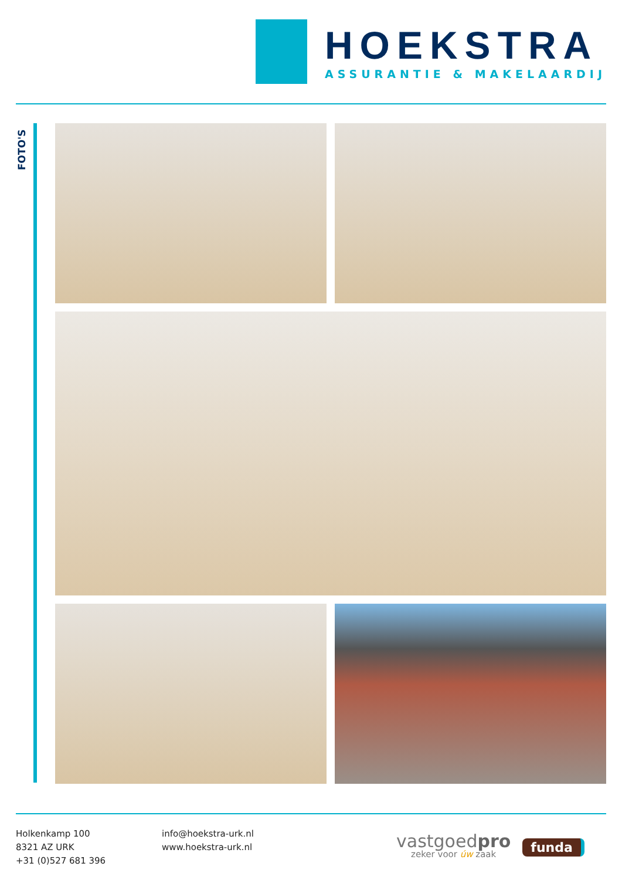HOEKSTRA
ASSURANTIE & MAKELAARDIJ
FOTO'S
Holkenkamp 100
8321 AZ URK
+31 (0)527 681 396
info@hoekstra-urk.nl
www.hoekstra-urk.nl
vastgoedpro
zeker voor úw zaak
funda